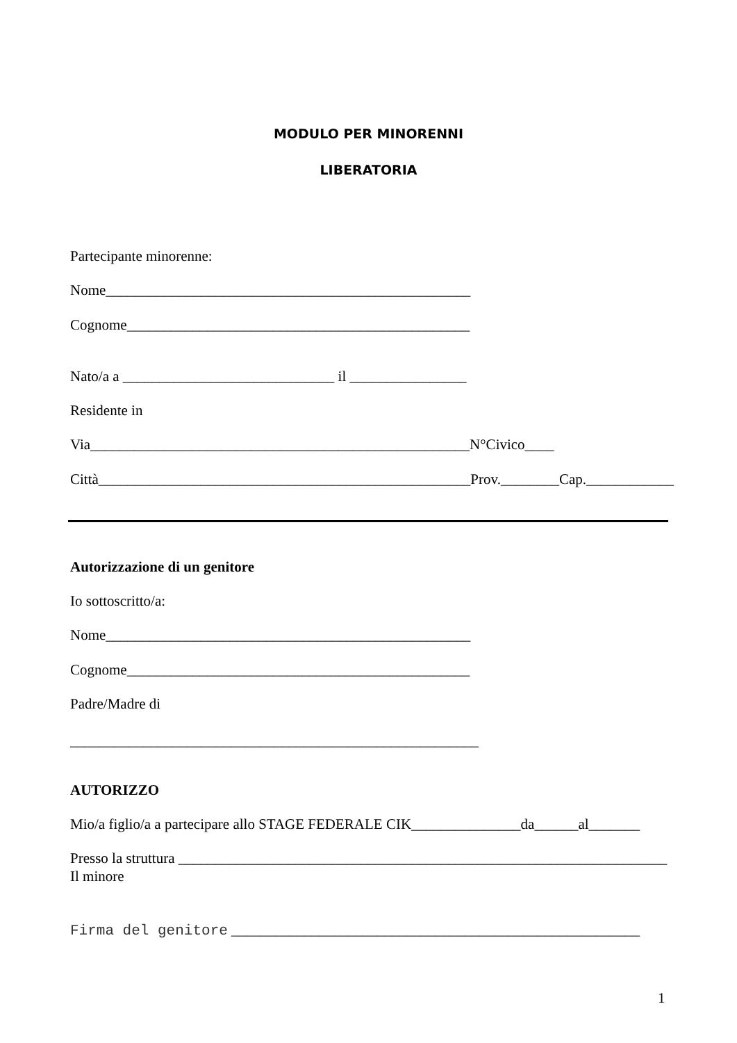MODULO PER MINORENNI
LIBERATORIA
Partecipante minorenne:
Nome__________________________________________________
Cognome_______________________________________________
Nato/a a _____________________________ il ________________
Residente in
Via____________________________________________________N°Civico____
Città___________________________________________________Prov.________Cap.____________
Autorizzazione di un genitore
Io sottoscritto/a:
Nome__________________________________________________
Cognome_______________________________________________
Padre/Madre di
________________________________________________________
AUTORIZZO
Mio/a figlio/a a partecipare allo STAGE FEDERALE CIK_______________da______al_______
Presso la struttura ___________________________________________________________________
Il minore
Firma del genitore ________________________________________________________
1